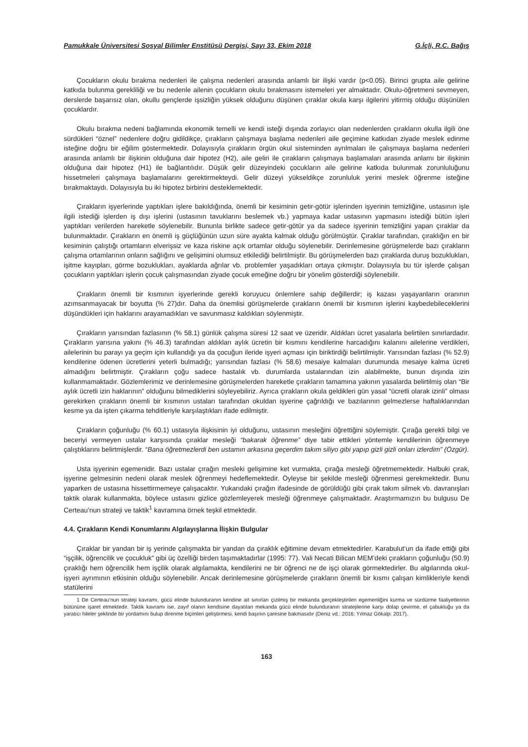Pamukkale Üniversitesi Sosyal Bilimler Enstitüsü Dergisi, Sayı 33, Ekim 2018 G.İçli, R.C. Bağış
Çocukların okulu bırakma nedenleri ile çalışma nedenleri arasında anlamlı bir ilişki vardır (p<0.05). Birinci grupta aile gelirine katkıda bulunma gerekliliği ve bu nedenle ailenin çocukların okulu bırakmasını istemeleri yer almaktadır. Okulu-öğretmeni sevmeyen, derslerde başarısız olan, okullu gençlerde işsizliğin yüksek olduğunu düşünen çıraklar okula karşı ilgilerini yitirmiş olduğu düşünülen çocuklardır.
Okulu bırakma nedeni bağlamında ekonomik temelli ve kendi isteği dışında zorlayıcı olan nedenlerden çırakların okulla ilgili öne sürdükleri “öznel” nedenlere doğru gidildikçe, çırakların çalışmaya başlama nedenleri aile geçimine katkıdan ziyade meslek edinme isteğine doğru bir eğilim göstermektedir. Dolayısıyla çırakların örgün okul sisteminden ayrılmaları ile çalışmaya başlama nedenleri arasında anlamlı bir ilişkinin olduğuna dair hipotez (H2), aile geliri ile çırakların çalışmaya başlamaları arasında anlamı bir ilişkinin olduğuna dair hipotez (H1) ile bağlantılıdır. Düşük gelir düzeyindeki çocukların aile gelirine katkıda bulunmak zorunluluğunu hissetmeleri çalışmaya başlamalarını gerektirmekteydi. Gelir düzeyi yükseldikçe zorunluluk yerini meslek öğrenme isteğine bırakmaktaydı. Dolayısıyla bu iki hipotez birbirini desteklemektedir.
Çırakların işyerlerinde yaptıkları işlere bakıldığında, önemli bir kesiminin getir-götür işlerinden işyerinin temizliğine, ustasının işle ilgili istediği işlerden iş dışı işlerini (ustasının tavuklarını beslemek vb.) yapmaya kadar ustasının yapmasını istediği bütün işleri yaptıkları verilerden hareketle söylenebilir. Bununla birlikte sadece getir-götür ya da sadece işyerinin temizliğini yapan çıraklar da bulunmaktadır. Çırakların en önemli iş güçlüğünün uzun süre ayakta kalmak olduğu görülmüştür. Çıraklar tarafından, çıraklığın en bir kesiminin çalıştığı ortamların elverişsiz ve kaza riskine açık ortamlar olduğu söylenebilir. Derinlemesine görüşmelerde bazı çırakların çalışma ortamlarının onların sağlığını ve gelişimini olumsuz etkilediği belirtilmiştir. Bu görüşmelerden bazı çıraklarda duruş bozuklukları, işitme kayıpları, görme bozuklukları, ayaklarda ağrılar vb. problemler yaşadıkları ortaya çıkmıştır. Dolayısıyla bu tür işlerde çalışan çocukların yaptıkları işlerin çocuk çalışmasından ziyade çocuk emeğine doğru bir yönelim gösterdiği söylenebilir.
Çırakların önemli bir kısmının işyerlerinde gerekli koruyucu önlemlere sahip değillerdir; iş kazası yaşayanların oranının azımsanmayacak bir boyutta (% 27)dır. Daha da önemlisi görüşmelerde çırakların önemli bir kısmının işlerini kaybedebileceklerini düşündükleri için haklarını arayamadıkları ve savunmasız kaldıkları söylenmiştir.
Çırakların yarısından fazlasının (% 58.1) günlük çalışma süresi 12 saat ve üzeridir. Aldıkları ücret yasalarla belirtilen sınırlardadır. Çırakların yarısına yakını (% 46.3) tarafından aldıkları aylık ücretin bir kısmını kendilerine harcadığını kalanını ailelerine verdikleri, ailelerinin bu parayı ya geçim için kullandığı ya da çocuğun ileride işyeri açması için biriktirdiği belirtilmiştir. Yarısından fazlası (% 52.9) kendilerine ödenen ücretlerini yeterli bulmadığı; yarısından fazlası (% 58.6) mesaiye kalmaları durumunda mesaiye kalma ücreti almadığını belirtmiştir. Çırakların çoğu sadece hastalık vb. durumlarda ustalarından izin alabilmekte, bunun dışında izin kullanmamaktadır. Gözlemlerimiz ve derinlemesine görüşmelerden hareketle çırakların tamamına yakının yasalarda belirtilmiş olan “Bir aylık ücretli izin haklarının” olduğunu bilmediklerini söyleyebiliriz. Ayrıca çırakların okula geldikleri gün yasal “ücretli olarak izinli” olması gerekirken çırakların önemli bir kısmının ustaları tarafından okuldan işyerine çağrıldığı ve bazılarının gelmezlerse haftalıklarından kesme ya da işten çıkarma tehditleriyle karşılaştıkları ifade edilmiştir.
Çırakların çoğunluğu (% 60.1) ustasıyla ilişkisinin iyi olduğunu, ustasının mesleğini öğrettiğini söylemiştir. Çırağa gerekli bilgi ve beceriyi vermeyen ustalar karşısında çıraklar mesleği “bakarak öğrenme” diye tabir ettikleri yöntemle kendilerinin öğrenmeye çalıştıklarını belirtmişlerdir. “Bana öğretmezlerdi ben ustamın arkasına geçerdim takım siliyo gibi yapıp gizli gizli onları izlerdim” (Özgür).
Usta işyerinin egemenidir. Bazı ustalar çırağın mesleki gelişimine ket vurmakta, çırağa mesleği öğretmemektedir. Halbuki çırak, işyerine gelmesinin nedeni olarak meslek öğrenmeyi hedeflemektedir. Öyleyse bir şekilde mesleği öğrenmesi gerekmektedir. Bunu yaparken de ustasına hissettirmemeye çalışacaktır. Yukarıdaki çırağın ifadesinde de görüldüğü gibi çırak takım silmek vb. davranışları taktik olarak kullanmakta, böylece ustasını gizlice gözlemleyerek mesleği öğrenmeye çalışmaktadır. Araştırmamızın bu bulgusu De Certeau’nun strateji ve taktik<sup>1</sup> kavramına örnek teşkil etmektedir.
4.4. Çırakların Kendi Konumlarını Algılayışlarına İlişkin Bulgular
Çıraklar bir yandan bir iş yerinde çalışmakta bir yandan da çıraklık eğitimine devam etmektedirler. Karabulut’un da ifade ettiği gibi “işçilik, öğrencilik ve çocukluk” gibi üç özelliği birden taşımaktadırlar (1995: 77). Vali Necati Bilican MEM’deki çırakların çoğunluğu (50.9) çıraklığı hem öğrencilik hem işçilik olarak algılamakta, kendilerini ne bir öğrenci ne de işçi olarak görmektedirler. Bu algılarında okul-işyeri ayrımının etkisinin olduğu söylenebilir. Ancak derinlemesine görüşmelerde çırakların önemli bir kısmı çalışan kimlikleriyle kendi statülerini
1 De Certeau’nun strateji kavramı, gücü elinde bulunduranın kendine ait sınırları çizilmiş bir mekanda gerçekleştirilen egemenliğini kurma ve sürdürme faaliyetlerinin bütününe işaret etmektedir. Taktik kavramı ise, zayıf olanın kendisine dayatılan mekanda gücü elinde bulunduranın stratejilerine karşı dolap çevirme, el çabukluğu ya da yaratıcı hileler şeklinde bir yordamını bulup direnme biçimleri geliştirmesi, kendi başının çaresine bakmasıdır (Deniz vd.: 2016; Yılmaz Gökalp: 2017).
163